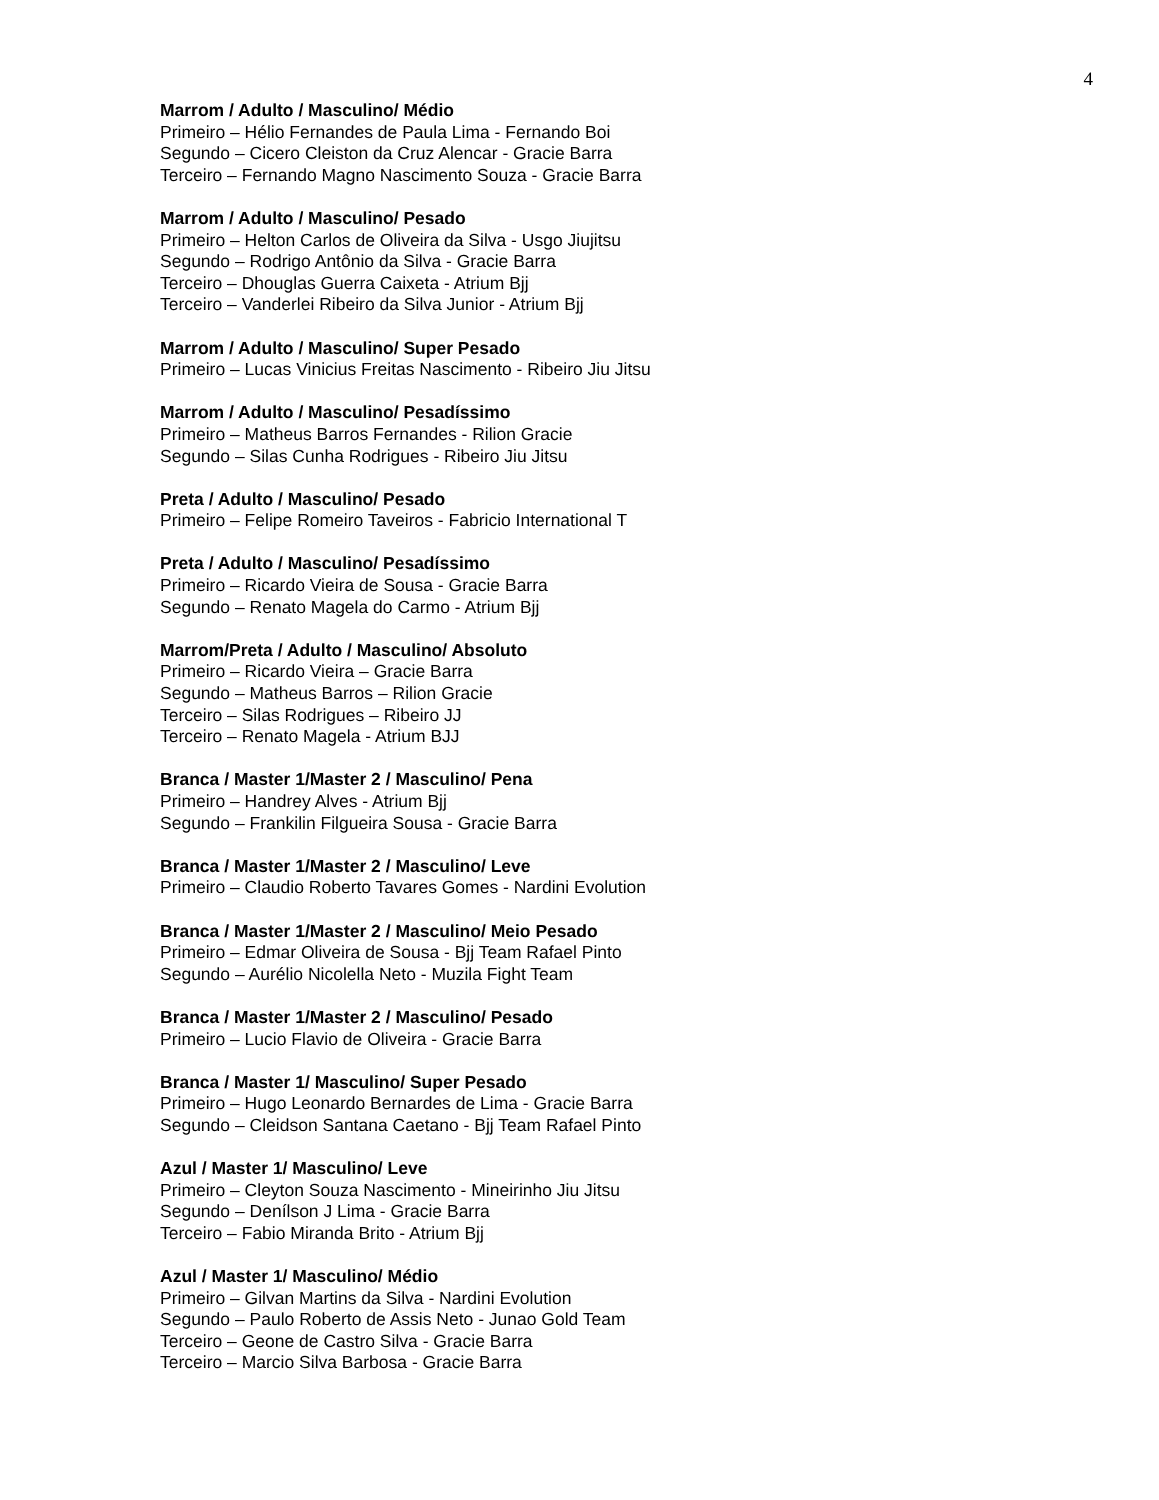4
Marrom / Adulto / Masculino/ Médio
Primeiro – Hélio Fernandes de Paula Lima - Fernando Boi
Segundo – Cicero Cleiston da Cruz Alencar - Gracie Barra
Terceiro – Fernando Magno Nascimento Souza - Gracie Barra
Marrom / Adulto / Masculino/ Pesado
Primeiro – Helton Carlos de Oliveira da Silva - Usgo Jiujitsu
Segundo – Rodrigo Antônio da Silva - Gracie Barra
Terceiro – Dhouglas Guerra Caixeta - Atrium Bjj
Terceiro – Vanderlei Ribeiro da Silva Junior - Atrium Bjj
Marrom / Adulto / Masculino/ Super Pesado
Primeiro – Lucas Vinicius Freitas Nascimento - Ribeiro Jiu Jitsu
Marrom / Adulto / Masculino/ Pesadíssimo
Primeiro – Matheus Barros Fernandes - Rilion Gracie
Segundo – Silas Cunha Rodrigues - Ribeiro Jiu Jitsu
Preta / Adulto / Masculino/ Pesado
Primeiro – Felipe Romeiro Taveiros - Fabricio International T
Preta / Adulto / Masculino/ Pesadíssimo
Primeiro – Ricardo Vieira de Sousa - Gracie Barra
Segundo – Renato Magela do Carmo - Atrium Bjj
Marrom/Preta / Adulto / Masculino/ Absoluto
Primeiro – Ricardo Vieira – Gracie Barra
Segundo – Matheus Barros – Rilion Gracie
Terceiro – Silas Rodrigues – Ribeiro JJ
Terceiro – Renato Magela - Atrium BJJ
Branca / Master 1/Master 2 / Masculino/ Pena
Primeiro – Handrey Alves - Atrium Bjj
Segundo – Frankilin Filgueira Sousa - Gracie Barra
Branca / Master 1/Master 2 / Masculino/ Leve
Primeiro – Claudio Roberto Tavares Gomes - Nardini Evolution
Branca / Master 1/Master 2 / Masculino/ Meio Pesado
Primeiro – Edmar Oliveira de Sousa - Bjj Team Rafael Pinto
Segundo – Aurélio Nicolella Neto - Muzila Fight Team
Branca / Master 1/Master 2 / Masculino/ Pesado
Primeiro – Lucio Flavio de Oliveira - Gracie Barra
Branca / Master 1/ Masculino/ Super Pesado
Primeiro – Hugo Leonardo Bernardes de Lima - Gracie Barra
Segundo – Cleidson Santana Caetano - Bjj Team Rafael Pinto
Azul / Master 1/ Masculino/ Leve
Primeiro – Cleyton Souza Nascimento - Mineirinho Jiu Jitsu
Segundo – Denílson J Lima - Gracie Barra
Terceiro – Fabio Miranda Brito - Atrium Bjj
Azul / Master 1/ Masculino/ Médio
Primeiro – Gilvan Martins da Silva - Nardini Evolution
Segundo – Paulo Roberto de Assis Neto - Junao Gold Team
Terceiro – Geone de Castro Silva - Gracie Barra
Terceiro – Marcio Silva Barbosa - Gracie Barra